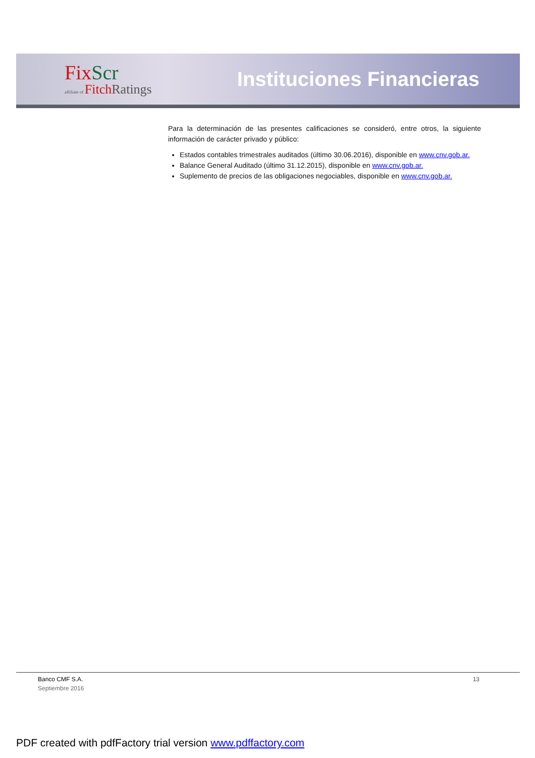Fix Scr
affiliate of Fitch Ratings
Instituciones Financieras
Para la determinación de las presentes calificaciones se consideró, entre otros, la siguiente información de carácter privado y público:
Estados contables trimestrales auditados (último 30.06.2016), disponible en www.cnv.gob.ar.
Balance General Auditado (último 31.12.2015), disponible en www.cnv.gob.ar.
Suplemento de precios de las obligaciones negociables, disponible en www.cnv.gob.ar.
Banco CMF S.A.
Septiembre 2016
13
PDF created with pdfFactory trial version www.pdffactory.com